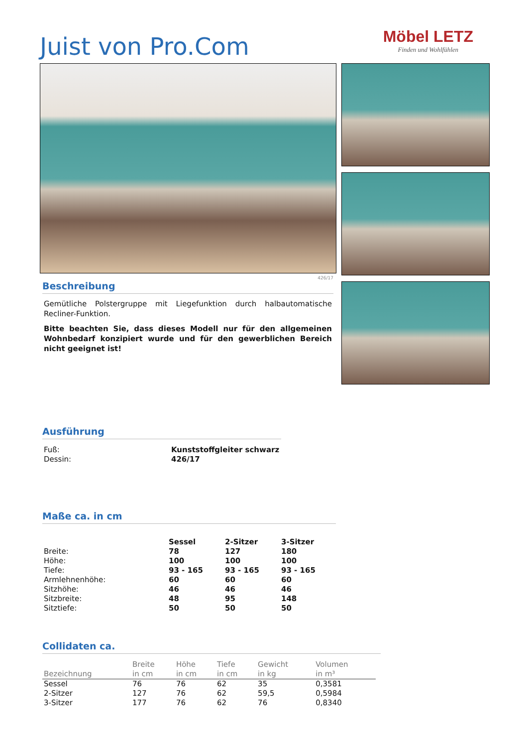Juist von Pro.Com
Möbel LETZ
Finden und Wohlfühlen
426/17
Beschreibung
Gemütliche Polstergruppe mit Liegefunktion durch halbautomatische Recliner-Funktion.
Bitte beachten Sie, dass dieses Modell nur für den allgemeinen Wohnbedarf konzipiert wurde und für den gewerblichen Bereich nicht geeignet ist!
Ausführung
| Fuß: | Kunststoffgleiter schwarz |
| Dessin: | 426/17 |
Maße ca. in cm
| | Sessel | 2-Sitzer | 3-Sitzer |
| Breite: | 78 | 127 | 180 |
| Höhe: | 100 | 100 | 100 |
| Tiefe: | 93 - 165 | 93 - 165 | 93 - 165 |
| Armlehnenhöhe: | 60 | 60 | 60 |
| Sitzhöhe: | 46 | 46 | 46 |
| Sitzbreite: | 48 | 95 | 148 |
| Sitztiefe: | 50 | 50 | 50 |
Collidaten ca.
| Bezeichnung | Breite in cm | Höhe in cm | Tiefe in cm | Gewicht in kg | Volumen in m³ |
| --- | --- | --- | --- | --- | --- |
| Sessel | 76 | 76 | 62 | 35 | 0,3581 |
| 2-Sitzer | 127 | 76 | 62 | 59,5 | 0,5984 |
| 3-Sitzer | 177 | 76 | 62 | 76 | 0,8340 |